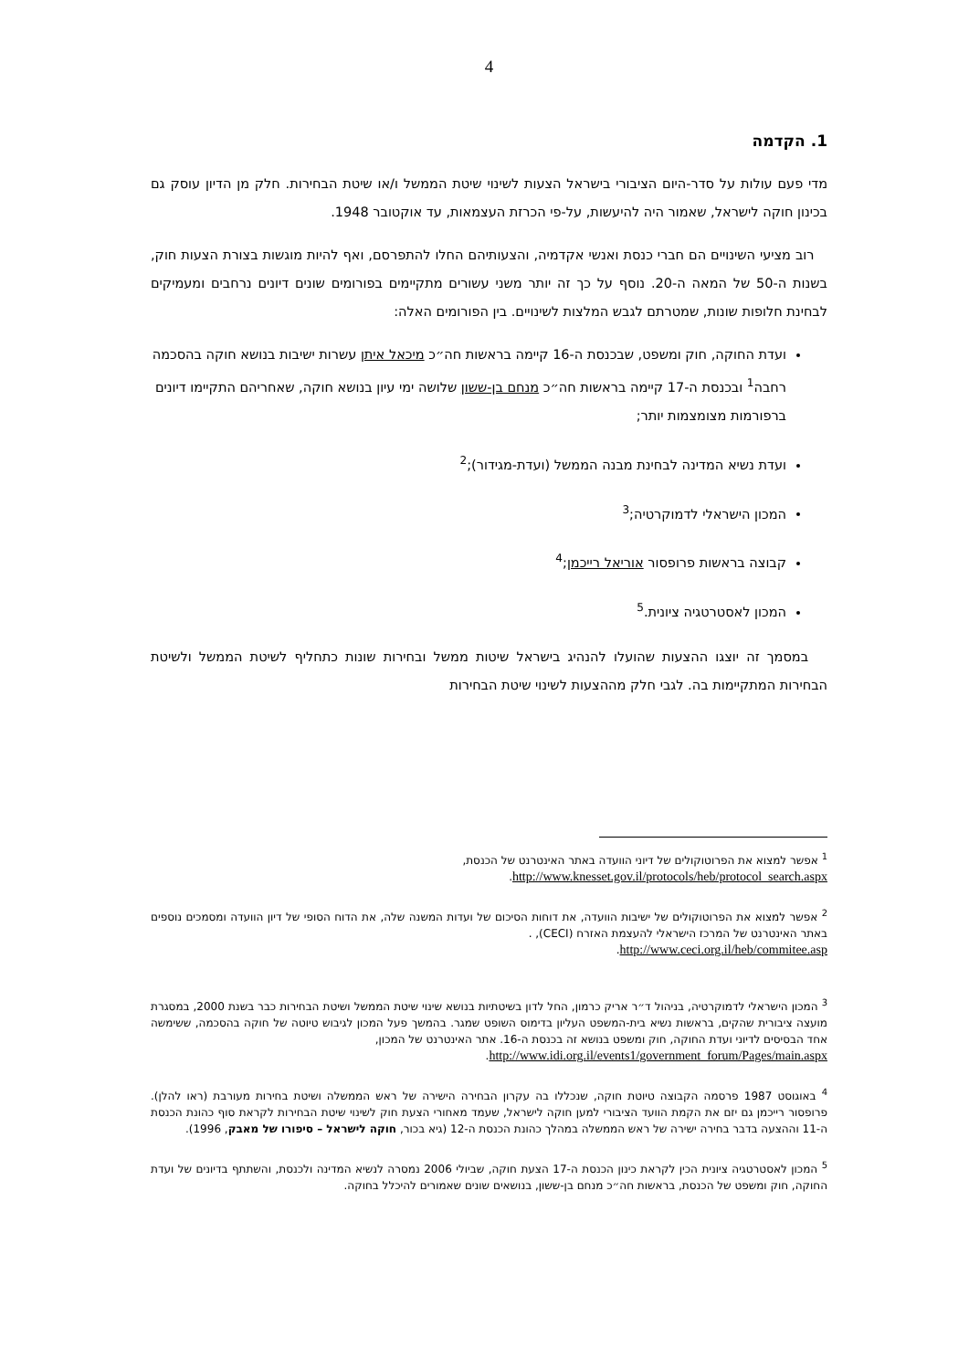4
1. הקדמה
מדי פעם עולות על סדר-היום הציבורי בישראל הצעות לשינוי שיטת הממשל ו/או שיטת הבחירות. חלק מן הדיון עוסק גם בכינון חוקה לישראל, שאמור היה להיעשות, על-פי הכרזת העצמאות, עד אוקטובר 1948.
רוב מציעי השינויים הם חברי כנסת ואנשי אקדמיה, והצעותיהם החלו להתפרסם, ואף להיות מוגשות בצורת הצעות חוק, בשנות ה-50 של המאה ה-20. נוסף על כך זה יותר משני עשורים מתקיימים בפורומים שונים דיונים נרחבים ומעמיקים לבחינת חלופות שונות, שמטרתם לגבש המלצות לשינויים. בין הפורומים האלה:
ועדת החוקה, חוק ומשפט, שבכנסת ה-16 קיימה בראשות חה״כ מיכאל איתן עשרות ישיבות בנושא חוקה בהסכמה רחבה<sup>1</sup> ובכנסת ה-17 קיימה בראשות חה״כ מנחם בן-ששון שלושה ימי עיון בנושא חוקה, שאחריהם התקיימו דיונים ברפורמות מצומצמות יותר;
ועדת נשיא המדינה לבחינת מבנה הממשל (ועדת-מגידור);<sup>2</sup>
המכון הישראלי לדמוקרטיה;<sup>3</sup>
קבוצה בראשות פרופסור אוריאל רייכמן;<sup>4</sup>
המכון לאסטרטגיה ציונית.<sup>5</sup>
במסמך זה יוצגו ההצעות שהועלו להנהיג בישראל שיטות ממשל ובחירות שונות כתחליף לשיטת הממשל ולשיטת הבחירות המתקיימות בה. לגבי חלק מההצעות לשינוי שיטת הבחירות
<sup>1</sup> אפשר למצוא את הפרוטוקולים של דיוני הוועדה באתר האינטרנט של הכנסת,
http://www.knesset.gov.il/protocols/heb/protocol_search.aspx.
<sup>2</sup> אפשר למצוא את הפרוטוקולים של ישיבות הוועדה, את דוחות הסיכום של ועדות המשנה שלה, את הדוח הסופי של דיון הוועדה ומסמכים נוספים באתר האינטרנט של המרכז הישראלי להעצמת האזרח (CECI), .
http://www.ceci.org.il/heb/commitee.asp.
<sup>3</sup> המכון הישראלי לדמוקרטיה, בניהול ד״ר אריק כרמון, החל לדון בשיטתיות בנושא שינוי שיטת הממשל ושיטת הבחירות כבר בשנת 2000, במסגרת מועצה ציבורית שהקים, בראשות נשיא בית-המשפט העליון בדימוס השופט שמגר. בהמשך פעל המכון לגיבוש טיוטה של חוקה בהסכמה, ששימשה אחד הבסיסים לדיוני ועדת החוקה, חוק ומשפט בנושא זה בכנסת ה-16. אתר האינטרנט של המכון,
http://www.idi.org.il/events1/government_forum/Pages/main.aspx.
<sup>4</sup> באוגוסט 1987 פרסמה הקבוצה טיוטת חוקה, שנכללו בה עקרון הבחירה הישירה של ראש הממשלה ושיטת בחירות מעורבת (ראו להלן). פרופסור רייכמן גם יזם את הקמת הוועד הציבורי למען חוקה לישראל, שעמד מאחורי הצעת חוק לשינוי שיטת הבחירות לקראת סוף כהונת הכנסת ה-11 וההצעה בדבר בחירה ישירה של ראש הממשלה במהלך כהונת הכנסת ה-12 (גיא בכור, חוקה לישראל – סיפורו של מאבק, 1996).
<sup>5</sup> המכון לאסטרטגיה ציונית הכין לקראת כינון הכנסת ה-17 הצעת חוקה, שביולי 2006 נמסרה לנשיא המדינה ולכנסת, והשתתף בדיונים של ועדת החוקה, חוק ומשפט של הכנסת, בראשות חה״כ מנחם בן-ששון, בנושאים שונים שאמורים להיכלל בחוקה.